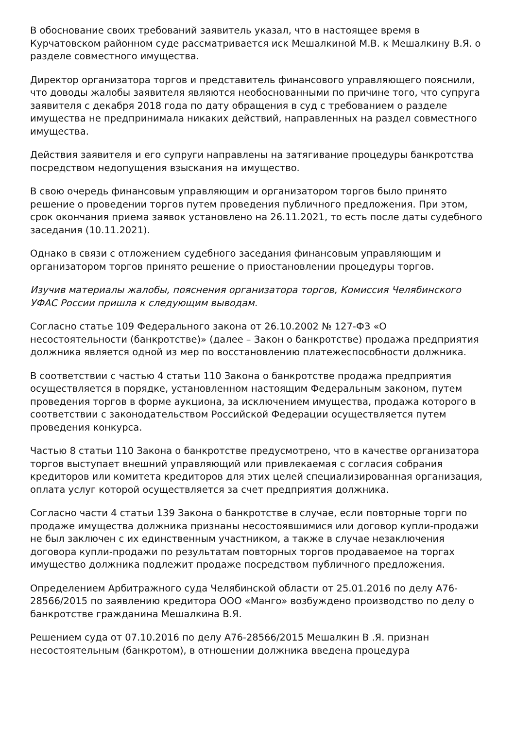В обоснование своих требований заявитель указал, что в настоящее время в Курчатовском районном суде рассматривается иск Мешалкиной М.В. к Мешалкину В.Я. о разделе совместного имущества.
Директор организатора торгов и представитель финансового управляющего пояснили, что доводы жалобы заявителя являются необоснованными по причине того, что супруга заявителя с декабря 2018 года по дату обращения в суд с требованием о разделе имущества не предпринимала никаких действий, направленных на раздел совместного имущества.
Действия заявителя и его супруги направлены на затягивание процедуры банкротства посредством недопущения взыскания на имущество.
В свою очередь финансовым управляющим и организатором торгов было принято решение о проведении торгов путем проведения публичного предложения. При этом, срок окончания приема заявок установлено на 26.11.2021, то есть после даты судебного заседания (10.11.2021).
Однако в связи с отложением судебного заседания финансовым управляющим и организатором торгов принято решение о приостановлении процедуры торгов.
Изучив материалы жалобы, пояснения организатора торгов, Комиссия Челябинского УФАС России пришла к следующим выводам.
Согласно статье 109 Федерального закона от 26.10.2002 № 127-ФЗ «О несостоятельности (банкротстве)» (далее – Закон о банкротстве) продажа предприятия должника является одной из мер по восстановлению платежеспособности должника.
В соответствии с частью 4 статьи 110 Закона о банкротстве продажа предприятия осуществляется в порядке, установленном настоящим Федеральным законом, путем проведения торгов в форме аукциона, за исключением имущества, продажа которого в соответствии с законодательством Российской Федерации осуществляется путем проведения конкурса.
Частью 8 статьи 110 Закона о банкротстве предусмотрено, что в качестве организатора торгов выступает внешний управляющий или привлекаемая с согласия собрания кредиторов или комитета кредиторов для этих целей специализированная организация, оплата услуг которой осуществляется за счет предприятия должника.
Согласно части 4 статьи 139 Закона о банкротстве в случае, если повторные торги по продаже имущества должника признаны несостоявшимися или договор купли-продажи не был заключен с их единственным участником, а также в случае незаключения договора купли-продажи по результатам повторных торгов продаваемое на торгах имущество должника подлежит продаже посредством публичного предложения.
Определением Арбитражного суда Челябинской области от 25.01.2016 по делу А76-28566/2015 по заявлению кредитора ООО «Манго» возбуждено производство по делу о банкротстве гражданина Мешалкина В.Я.
Решением суда от 07.10.2016 по делу А76-28566/2015 Мешалкин В .Я. признан несостоятельным (банкротом), в отношении должника введена процедура